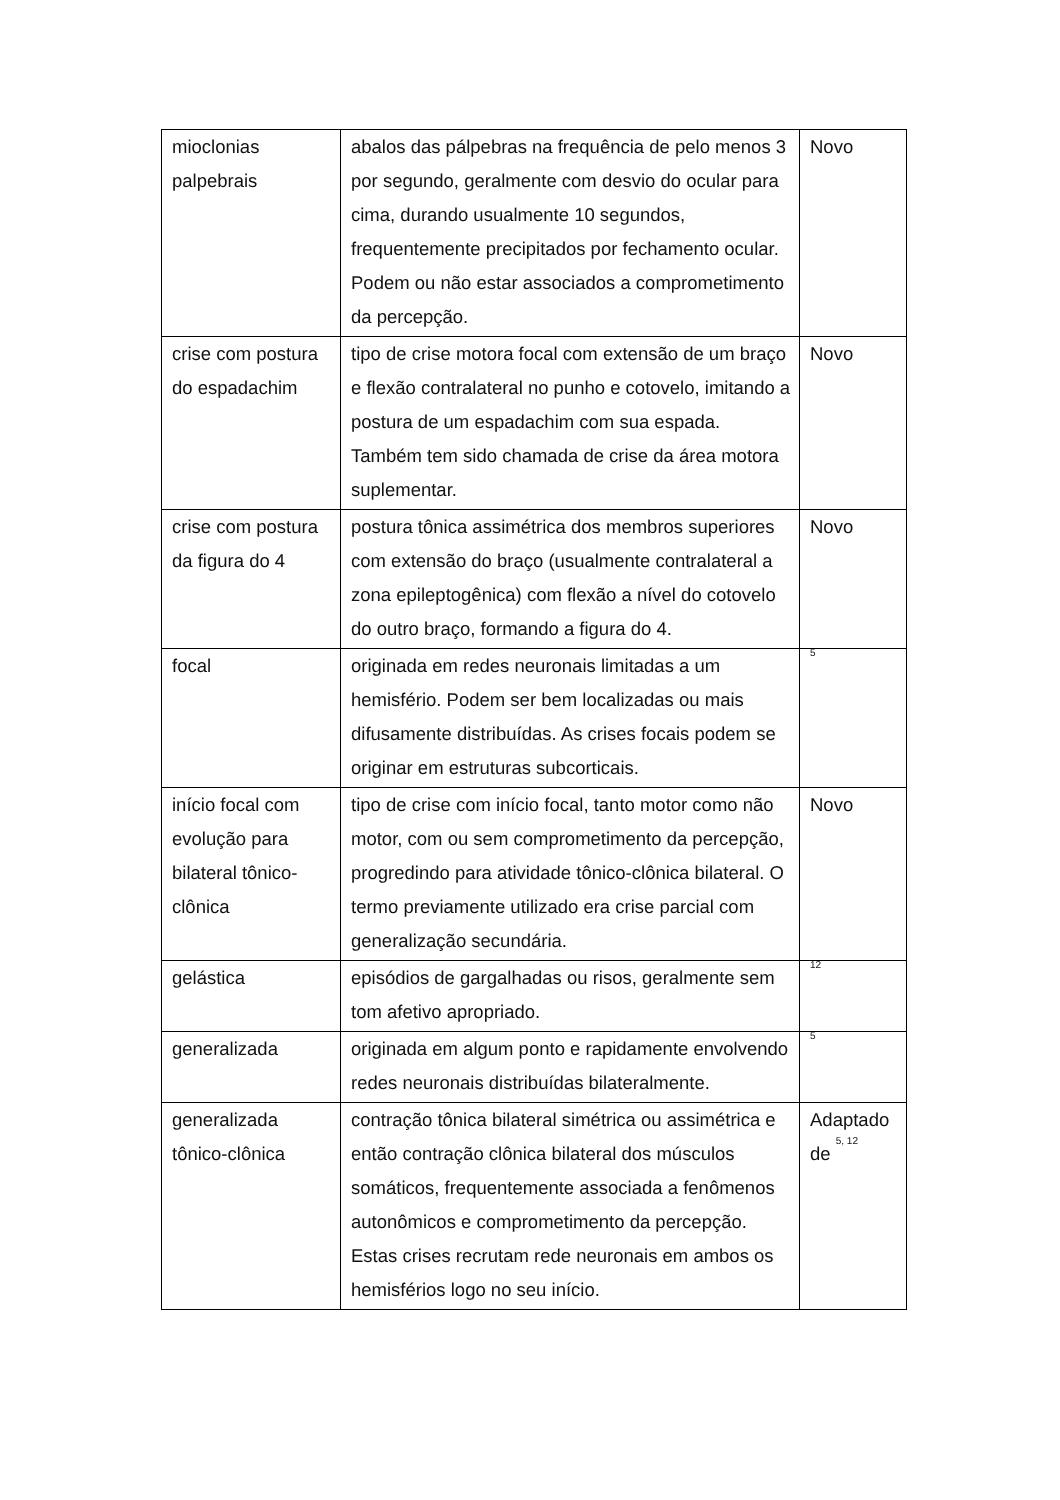| mioclonias palpebrais | abalos das pálpebras na frequência de pelo menos 3 por segundo, geralmente com desvio do ocular para cima, durando usualmente 10 segundos, frequentemente precipitados por fechamento ocular. Podem ou não estar associados a comprometimento da percepção. | Novo |
| crise com postura do espadachim | tipo de crise motora focal com extensão de um braço e flexão contralateral no punho e cotovelo, imitando a postura de um espadachim com sua espada. Também tem sido chamada de crise da área motora suplementar. | Novo |
| crise com postura da figura do 4 | postura tônica assimétrica dos membros superiores com extensão do braço (usualmente contralateral a zona epileptogênica) com flexão a nível do cotovelo do outro braço, formando a figura do 4. | Novo |
| focal | originada em redes neuronais limitadas a um hemisfério. Podem ser bem localizadas ou mais difusamente distribuídas. As crises focais podem se originar em estruturas subcorticais. | <sup>5</sup> |
| início focal com evolução para bilateral tônico-clônica | tipo de crise com início focal, tanto motor como não motor, com ou sem comprometimento da percepção, progredindo para atividade tônico-clônica bilateral. O termo previamente utilizado era crise parcial com generalização secundária. | Novo |
| gelástica | episódios de gargalhadas ou risos, geralmente sem tom afetivo apropriado. | <sup>12</sup> |
| generalizada | originada em algum ponto e rapidamente envolvendo redes neuronais distribuídas bilateralmente. | <sup>5</sup> |
| generalizada tônico-clônica | contração tônica bilateral simétrica ou assimétrica e então contração clônica bilateral dos músculos somáticos, frequentemente associada a fenômenos autonômicos e comprometimento da percepção. Estas crises recrutam rede neuronais em ambos os hemisférios logo no seu início. | Adaptado de <sup>5, 12</sup> |